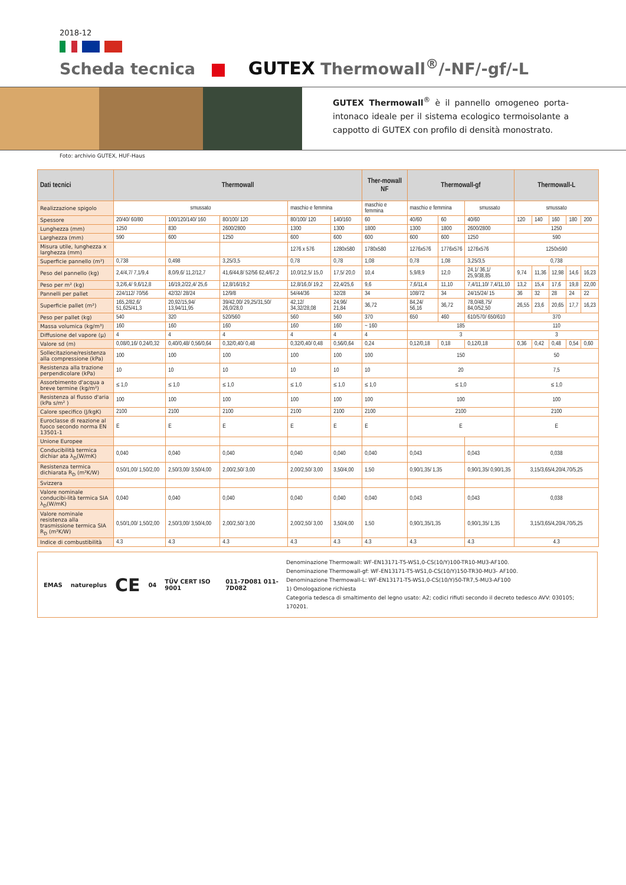2018-12
Scheda tecnica GUTEX Thermowall<sup>®</sup>/-NF/-gf/-L
GUTEX Thermowall<sup>®</sup> è il pannello omogeneo porta-intonaco ideale per il sistema ecologico termoisolante a cappotto di GUTEX con profilo di densità monostrato.
Foto: archivio GUTEX, HUF-Haus
| Dati tecnici | Thermowall | | | | | Ther-mowall NF | Thermowall-gf | | | Thermowall-L | | | | |
| --- | --- | --- | --- | --- | --- | --- | --- | --- | --- | --- | --- | --- | --- | --- |
| Realizzazione spigolo | smussato | | | maschio e femmina | | maschio e femmina | maschio e femmina | | smussato | smussato | | | | |
| Spessore | 20/40/ 60/80 | 100/120/140/ 160 | 80/100/ 120 | 80/100/ 120 | 140/160 | 60 | 40/60 | 60 | 40/60 | 120 | 140 | 160 | 180 | 200 |
| Lunghezza (mm) | 1250 | 830 | 2600/2800 | 1300 | 1300 | 1800 | 1300 | 1800 | 2600/2800 | 1250 | | | | |
| Larghezza (mm) | 590 | 600 | 1250 | 600 | 600 | 600 | 600 | 600 | 1250 | 590 | | | | |
| Misura utile, lunghezza x larghezza (mm) | | | | 1276 x 576 | 1280x580 | 1780x580 | 1276x576 | 1776x576 | 1276x576 | 1250x590 | | | | |
| Superficie pannello (m²) | 0,738 | 0,498 | 3,25/3,5 | 0,78 | 0,78 | 1,08 | 0,78 | 1,08 | 3,25/3,5 | 0,738 | | | | |
| Peso del pannello (kg) | 2,4/4,7/ 7,1/9,4 | 8,0/9,6/ 11,2/12,7 | 41,6/44,8/ 52/56 62,4/67,2 | 10,0/12,5/ 15,0 | 17,5/ 20,0 | 10,4 | 5,9/8,9 | 12,0 | 24,1/ 36,1/ 25,9/38,85 | 9,74 | 11,36 | 12,98 | 14,6 | 16,23 |
| Peso per m² (kg) | 3,2/6,4/ 9,6/12,8 | 16/19,2/22,4/ 25,6 | 12,8/16/19,2 | 12,8/16,0/ 19,2 | 22,4/25,6 | 9,6 | 7,6/11,4 | 11,10 | 7,4/11,10/ 7,4/11,10 | 13,2 | 15,4 | 17,6 | 19,8 | 22,00 |
| Pannelli per pallet | 224/112/ 70/56 | 42/32/ 28/24 | 12/9/8 | 54/44/36 | 32/28 | 34 | 108/72 | 34 | 24/15/24/ 15 | 36 | 32 | 28 | 24 | 22 |
| Superficie pallet (m²) | 165,2/82,6/ 51,625/41,3 | 20,92/15,94/ 13,94/11,95 | 39/42,00/ 29,25/31,50/ 26,0/28,0 | 42,12/ 34,32/28,08 | 24,96/ 21,84 | 36,72 | 84,24/ 56,16 | 36,72 | 78,0/48,75/ 84,0/52,50 | 26,55 | 23,6 | 20,65 | 17,7 | 16,23 |
| Peso per pallet (kg) | 540 | 320 | 520/560 | 560 | 560 | 370 | 650 | 460 | 610/570/ 650/610 | 370 | | | | |
| Massa volumica (kg/m³) | 160 | 160 | 160 | 160 | 160 | ~ 160 | 185 | | | 110 | | | | |
| Diffusione del vapore (μ) | 4 | 4 | 4 | 4 | 4 | 4 | 3 | | | 3 | | | | |
| Valore sd (m) | 0,08/0,16/ 0,24/0,32 | 0,40/0,48/ 0,56/0,64 | 0,32/0,40/ 0,48 | 0,32/0,40/ 0,48 | 0,56/0,64 | 0,24 | 0,12/0,18 | 0,18 | 0,12/0,18 | 0,36 | 0,42 | 0,48 | 0,54 | 0,60 |
| Sollecitazione/resistenza alla compressione (kPa) | 100 | 100 | 100 | 100 | 100 | 100 | 150 | | | 50 | | | | |
| Resistenza alla trazione perpendicolare (kPa) | 10 | 10 | 10 | 10 | 10 | 10 | 20 | | | 7,5 | | | | |
| Assorbimento d'acqua a breve termine (kg/m²) | ≤ 1,0 | ≤ 1,0 | ≤ 1,0 | ≤ 1,0 | ≤ 1,0 | ≤ 1,0 | ≤ 1,0 | | | ≤ 1,0 | | | | |
| Resistenza al flusso d'aria (kPa s/m² ) | 100 | 100 | 100 | 100 | 100 | 100 | 100 | | | 100 | | | | |
| Calore specifico (J/kgK) | 2100 | 2100 | 2100 | 2100 | 2100 | 2100 | 2100 | | | 2100 | | | | |
| Euroclasse di reazione al fuoco secondo norma EN 13501-1 | E | E | E | E | E | E | E | | | E | | | | |
| Unione Europee | | | | | | | | | | | | | | |
| Conducibilità termica dichiar ata λ<sub>D</sub>(W/mK) | 0,040 | 0,040 | 0,040 | 0,040 | 0,040 | 0,040 | 0,043 | | 0,043 | 0,038 | | | | |
| Resistenza termica dichiarata R<sub>D</sub> (m²K/W) | 0,50/1,00/ 1,50/2,00 | 2,50/3,00/ 3,50/4,00 | 2,00/2,50/ 3,00 | 2,00/2,50/ 3,00 | 3,50/4,00 | 1,50 | 0,90/1,35/ 1,35 | | 0,90/1,35/ 0,90/1,35 | 3,15/3,65/4,20/4,70/5,25 | | | | |
| Svizzera | | | | | | | | | | | | | | |
| Valore nominale conducibi-lità termica SIA λ<sub>D</sub>(W/mK) | 0,040 | 0,040 | 0,040 | 0,040 | 0,040 | 0,040 | 0,043 | | 0,043 | 0,038 | | | | |
| Valore nominale resistenza alla trasmissione termica SIA R<sub>D</sub> (m²K/W) | 0,50/1,00/ 1,50/2,00 | 2,50/3,00/ 3,50/4,00 | 2,00/2,50/ 3,00 | 2,00/2,50/ 3,00 | 3,50/4,00 | 1,50 | 0,90/1,35/1,35 | | 0,90/1,35/ 1,35 | 3,15/3,65/4,20/4,70/5,25 | | | | |
| Indice di combustibilità | 4.3 | 4.3 | 4.3 | 4.3 | 4.3 | 4.3 | 4.3 | | 4.3 | 4.3 | | | | |
EMAS natureplus CE 04 TÜV CERT ISO 9001 011-7D081 011-7D082
Denominazione Thermowall: WF-EN13171-T5-WS1,0-CS(10/Y)100-TR10-MU3-AF100.
Denominazione Thermowall-gf: WF-EN13171-T5-WS1,0-CS(10/Y)150-TR30-MU3- AF100.
Denominazione Thermowall-L: WF-EN13171-T5-WS1,0-CS(10/Y)50-TR7,5-MU3-AF100
1) Omologazione richiesta
Categoria tedesca di smaltimento del legno usato: A2; codici rifiuti secondo il decreto tedesco AVV: 030105; 170201.